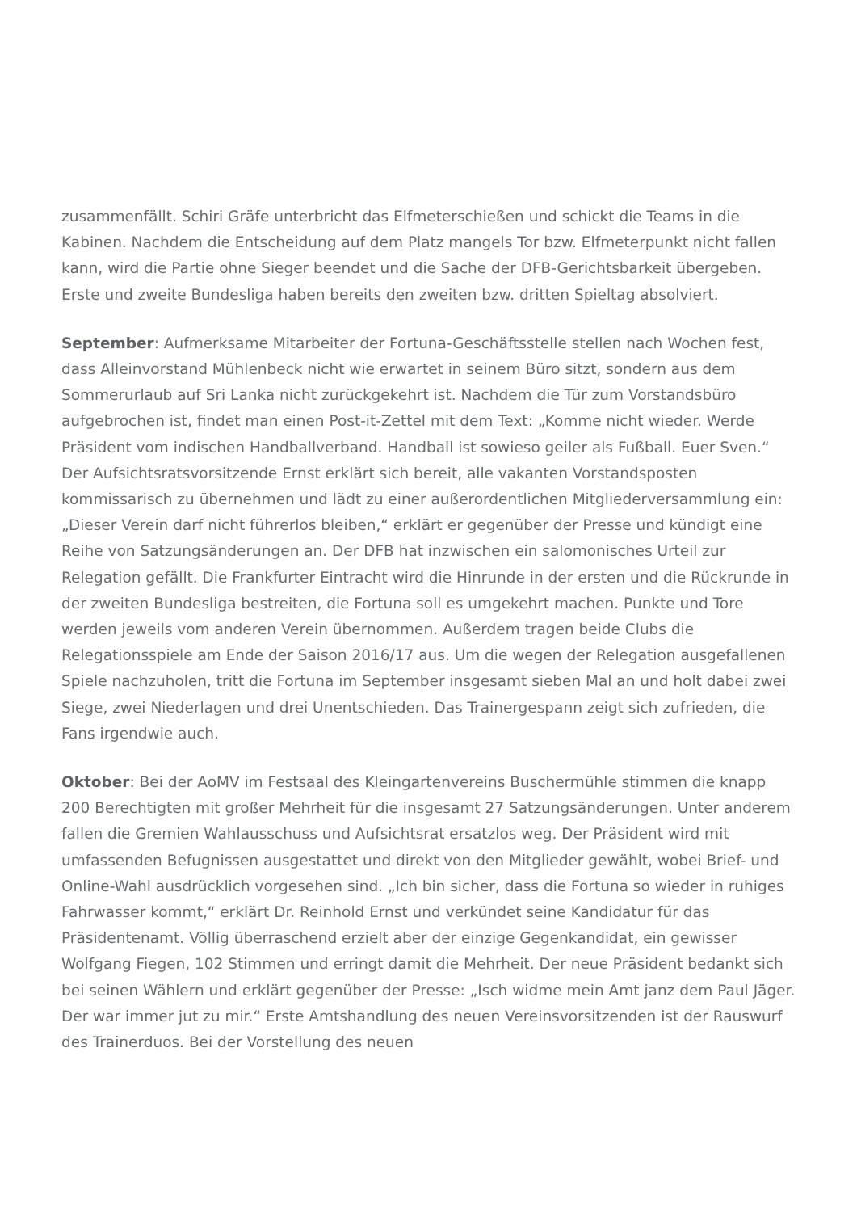zusammenfällt. Schiri Gräfe unterbricht das Elfmeterschießen und schickt die Teams in die Kabinen. Nachdem die Entscheidung auf dem Platz mangels Tor bzw. Elfmeterpunkt nicht fallen kann, wird die Partie ohne Sieger beendet und die Sache der DFB-Gerichtsbarkeit übergeben. Erste und zweite Bundesliga haben bereits den zweiten bzw. dritten Spieltag absolviert.
September: Aufmerksame Mitarbeiter der Fortuna-Geschäftsstelle stellen nach Wochen fest, dass Alleinvorstand Mühlenbeck nicht wie erwartet in seinem Büro sitzt, sondern aus dem Sommerurlaub auf Sri Lanka nicht zurückgekehrt ist. Nachdem die Tür zum Vorstandsbüro aufgebrochen ist, findet man einen Post-it-Zettel mit dem Text: „Komme nicht wieder. Werde Präsident vom indischen Handballverband. Handball ist sowieso geiler als Fußball. Euer Sven.“ Der Aufsichtsratsvorsitzende Ernst erklärt sich bereit, alle vakanten Vorstandsposten kommissarisch zu übernehmen und lädt zu einer außerordentlichen Mitgliederversammlung ein: „Dieser Verein darf nicht führerlos bleiben,“ erklärt er gegenüber der Presse und kündigt eine Reihe von Satzungsänderungen an. Der DFB hat inzwischen ein salomonisches Urteil zur Relegation gefällt. Die Frankfurter Eintracht wird die Hinrunde in der ersten und die Rückrunde in der zweiten Bundesliga bestreiten, die Fortuna soll es umgekehrt machen. Punkte und Tore werden jeweils vom anderen Verein übernommen. Außerdem tragen beide Clubs die Relegationsspiele am Ende der Saison 2016/17 aus. Um die wegen der Relegation ausgefallenen Spiele nachzuholen, tritt die Fortuna im September insgesamt sieben Mal an und holt dabei zwei Siege, zwei Niederlagen und drei Unentschieden. Das Trainergespann zeigt sich zufrieden, die Fans irgendwie auch.
Oktober: Bei der AoMV im Festsaal des Kleingartenvereins Buschermühle stimmen die knapp 200 Berechtigten mit großer Mehrheit für die insgesamt 27 Satzungsänderungen. Unter anderem fallen die Gremien Wahlausschuss und Aufsichtsrat ersatzlos weg. Der Präsident wird mit umfassenden Befugnissen ausgestattet und direkt von den Mitglieder gewählt, wobei Brief- und Online-Wahl ausdrücklich vorgesehen sind. „Ich bin sicher, dass die Fortuna so wieder in ruhiges Fahrwasser kommt,“ erklärt Dr. Reinhold Ernst und verkündet seine Kandidatur für das Präsidentenamt. Völlig überraschend erzielt aber der einzige Gegenkandidat, ein gewisser Wolfgang Fiegen, 102 Stimmen und erringt damit die Mehrheit. Der neue Präsident bedankt sich bei seinen Wählern und erklärt gegenüber der Presse: „Isch widme mein Amt janz dem Paul Jäger. Der war immer jut zu mir.“ Erste Amtshandlung des neuen Vereinsvorsitzenden ist der Rauswurf des Trainerduos. Bei der Vorstellung des neuen